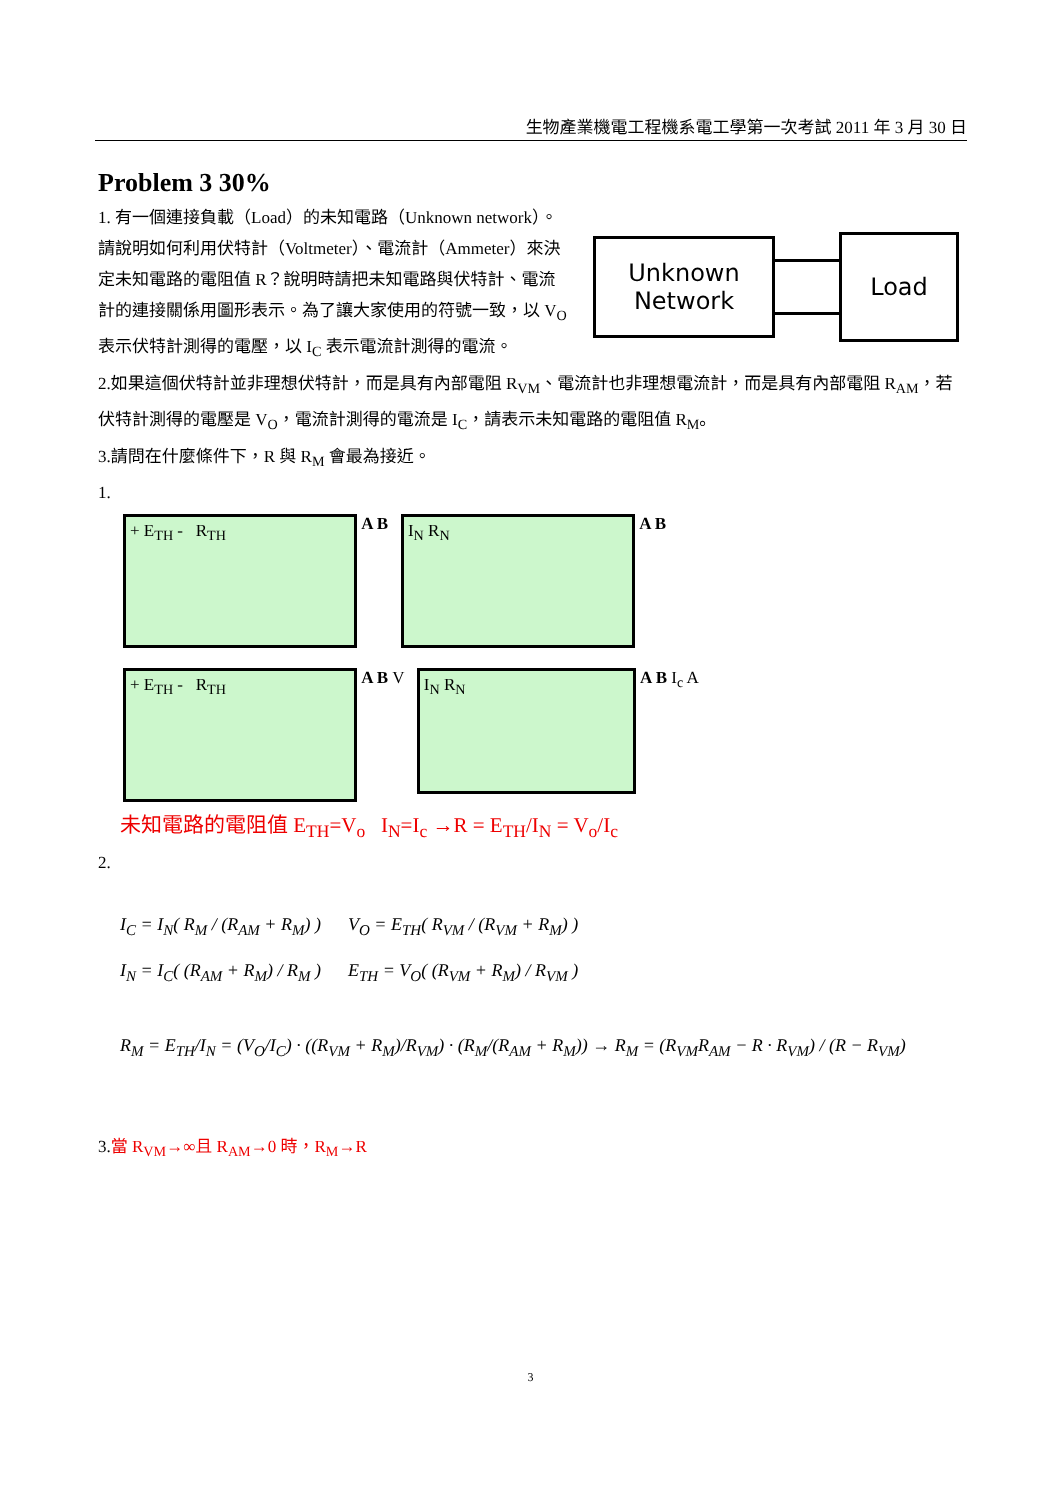生物產業機電工程機系電工學第一次考試 2011 年 3 月 30 日
Problem 3 30%
1. 有一個連接負載（Load）的未知電路（Unknown network）。請說明如何利用伏特計（Voltmeter）、電流計（Ammeter）來決定未知電路的電阻值 R？說明時請把未知電路與伏特計、電流計的連接關係用圖形表示。為了讓大家使用的符號一致，以 V<sub>O</sub> 表示伏特計測得的電壓，以 I<sub>C</sub> 表示電流計測得的電流。
Unknown
Network
Load
2.如果這個伏特計並非理想伏特計，而是具有內部電阻 R<sub>VM</sub>、電流計也非理想電流計，而是具有內部電阻 R<sub>AM</sub>，若伏特計測得的電壓是 V<sub>O</sub>，電流計測得的電流是 I<sub>C</sub>，請表示未知電路的電阻值 R<sub>M</sub>。
3.請問在什麼條件下，R 與 R<sub>M</sub> 會最為接近。
1.
+ E<sub>TH</sub> - R<sub>TH</sub>
A B
I<sub>N</sub> R<sub>N</sub>
A B
+ E<sub>TH</sub> - R<sub>TH</sub>
A B V
I<sub>N</sub> R<sub>N</sub>
A B I<sub>c</sub> A
未知電路的電阻值 E<sub>TH</sub>=V<sub>o</sub> I<sub>N</sub>=I<sub>c</sub> →R = E<sub>TH</sub>/I<sub>N</sub> = V<sub>o</sub>/I<sub>c</sub>
2.
I<sub>C</sub> = I<sub>N</sub>( R<sub>M</sub> / (R<sub>AM</sub> + R<sub>M</sub>) ) V<sub>O</sub> = E<sub>TH</sub>( R<sub>VM</sub> / (R<sub>VM</sub> + R<sub>M</sub>) )
I<sub>N</sub> = I<sub>C</sub>( (R<sub>AM</sub> + R<sub>M</sub>) / R<sub>M</sub> ) E<sub>TH</sub> = V<sub>O</sub>( (R<sub>VM</sub> + R<sub>M</sub>) / R<sub>VM</sub> )
R<sub>M</sub> = E<sub>TH</sub>/I<sub>N</sub> = (V<sub>O</sub>/I<sub>C</sub>) · ((R<sub>VM</sub> + R<sub>M</sub>)/R<sub>VM</sub>) · (R<sub>M</sub>/(R<sub>AM</sub> + R<sub>M</sub>)) → R<sub>M</sub> = (R<sub>VM</sub>R<sub>AM</sub> − R · R<sub>VM</sub>) / (R − R<sub>VM</sub>)
3.當 R<sub>VM</sub>→∞且 R<sub>AM</sub>→0 時，R<sub>M</sub>→R
3